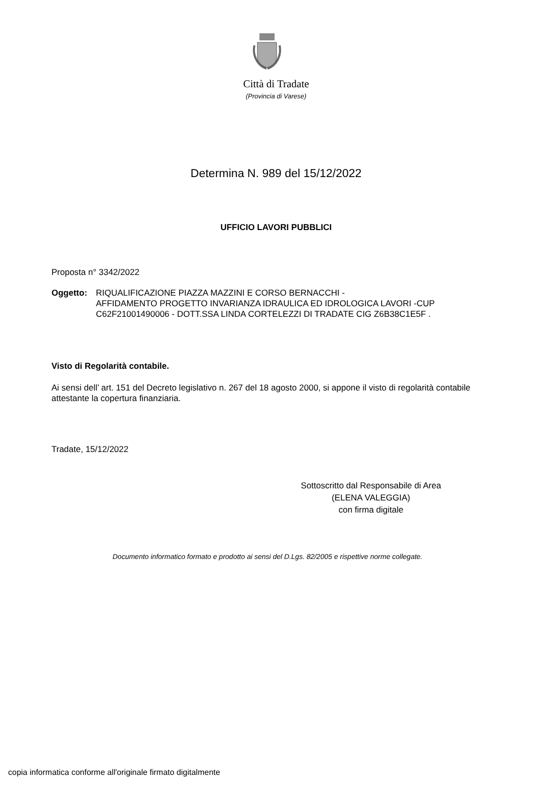Città di Tradate
(Provincia di Varese)
Determina N. 989 del 15/12/2022
UFFICIO LAVORI PUBBLICI
Proposta n° 3342/2022
Oggetto: RIQUALIFICAZIONE PIAZZA MAZZINI E CORSO BERNACCHI -
AFFIDAMENTO PROGETTO INVARIANZA IDRAULICA ED IDROLOGICA LAVORI -CUP C62F21001490006 - DOTT.SSA LINDA CORTELEZZI DI TRADATE CIG Z6B38C1E5F .
Visto di Regolarità contabile.
Ai sensi dell’ art. 151 del Decreto legislativo n. 267 del 18 agosto 2000, si appone il visto di regolarità contabile attestante la copertura finanziaria.
Tradate, 15/12/2022
Sottoscritto dal Responsabile di Area
(ELENA VALEGGIA)
con firma digitale
Documento informatico formato e prodotto ai sensi del D.Lgs. 82/2005 e rispettive norme collegate.
copia informatica conforme all'originale firmato digitalmente